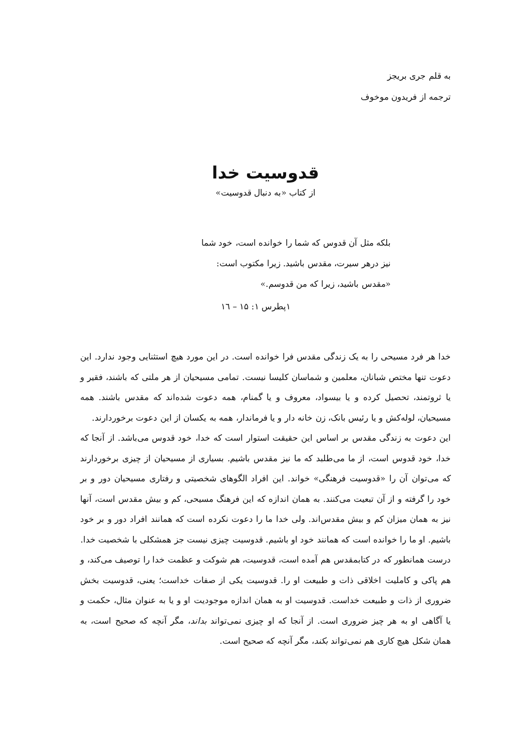به قلم جری بریجز
ترجمه از فریدون موخوف
قدوسیت خدا
از کتاب «به دنبال قدوسیت»
بلکه مثل آن قدوس که شما را خوانده است، خود شما نیز درهر سیرت، مقدس باشید. زیرا مکتوب است: «مقدس باشید، زیرا که من قدوسم.»
۱پطرس ۱: ۱۵ – ۱٦
خدا هر فرد مسیحی را به یک زندگی مقدس فرا خوانده است. در این مورد هیچ استثنایی وجود ندارد. این دعوت تنها مختص شبانان، معلمین و شماسان کلیسا نیست. تمامی مسیحیان از هر ملتی که باشند، فقیر و یا ثروتمند، تحصیل کرده و یا بیسواد، معروف و یا گمنام، همه دعوت شده‌اند که مقدس باشند. همه مسیحیان، لوله‌کش و یا رئیس بانک، زن خانه دار و یا فرماندار، همه به یکسان از این دعوت برخوردارند.
این دعوت به زندگی مقدس بر اساس این حقیقت استوار است که خدا، خود قدوس می‌باشد. از آنجا که خدا، خود قدوس است، از ما می‌طلبد که ما نیز مقدس باشیم. بسیاری از مسیحیان از چیزی برخوردارند که می‌توان آن را «قدوسیت فرهنگی» خواند. این افراد الگوهای شخصیتی و رفتاری مسیحیان دور و بر خود را گرفته و از آن تبعیت می‌کنند. به همان اندازه که این فرهنگ مسیحی، کم و بیش مقدس است، آنها نیز به همان میزان کم و بیش مقدس‌اند. ولی خدا ما را دعوت نکرده است که همانند افراد دور و بر خود باشیم. او ما را خوانده است که همانند خود او باشیم. قدوسیت چیزی نیست جز همشکلی با شخصیت خدا.
درست همانطور که در کتابمقدس هم آمده است، قدوسیت، هم شوکت و عظمت خدا را توصیف می‌کند، و هم پاکی و کاملیت اخلاقی ذات و طبیعت او را. قدوسیت یکی از صفات خداست؛ یعنی، قدوسیت بخش ضروری از ذات و طبیعت خداست. قدوسیت او به همان اندازه موجودیت او و یا به عنوان مثال، حکمت و یا آگاهی او به هر چیز ضروری است. از آنجا که او چیزی نمی‌تواند بداند، مگر آنچه که صحیح است، به همان شکل هیچ کاری هم نمی‌تواند بکند، مگر آنچه که صحیح است.